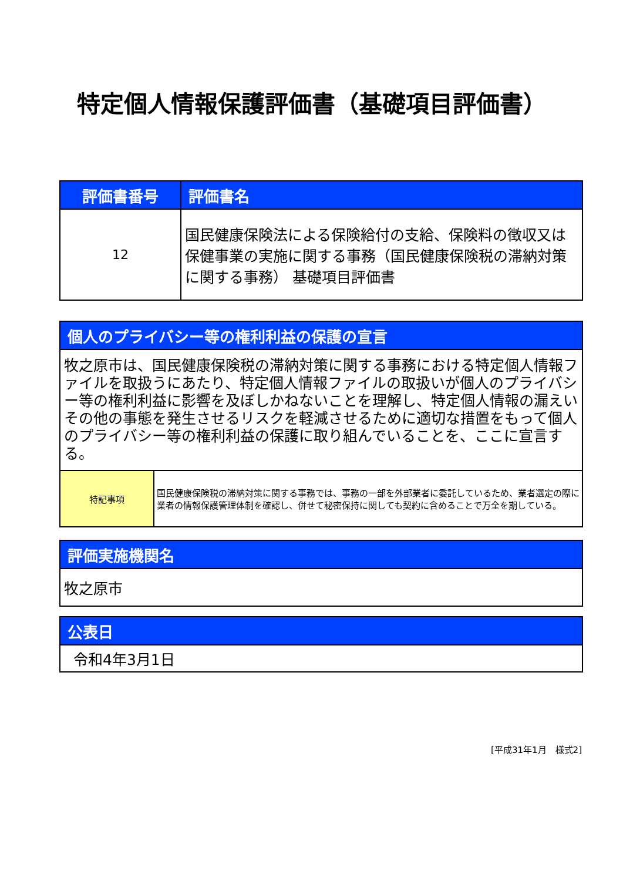特定個人情報保護評価書（基礎項目評価書）
| 評価書番号 | 評価書名 |
| --- | --- |
| 12 | 国民健康保険法による保険給付の支給、保険料の徴収又は保健事業の実施に関する事務（国民健康保険税の滞納対策に関する事務） 基礎項目評価書 |
| 個人のプライバシー等の権利利益の保護の宣言 | |
| --- | --- |
| 牧之原市は、国民健康保険税の滞納対策に関する事務における特定個人情報ファイルを取扱うにあたり、特定個人情報ファイルの取扱いが個人のプライバシー等の権利利益に影響を及ぼしかねないことを理解し、特定個人情報の漏えいその他の事態を発生させるリスクを軽減させるために適切な措置をもって個人のプライバシー等の権利利益の保護に取り組んでいることを、ここに宣言する。 | |
| 特記事項 | 国民健康保険税の滞納対策に関する事務では、事務の一部を外部業者に委託しているため、業者選定の際に業者の情報保護管理体制を確認し、併せて秘密保持に関しても契約に含めることで万全を期している。 |
| 評価実施機関名 |
| --- |
| 牧之原市 |
| 公表日 |
| --- |
| 令和4年3月1日 |
[平成31年1月　様式2]